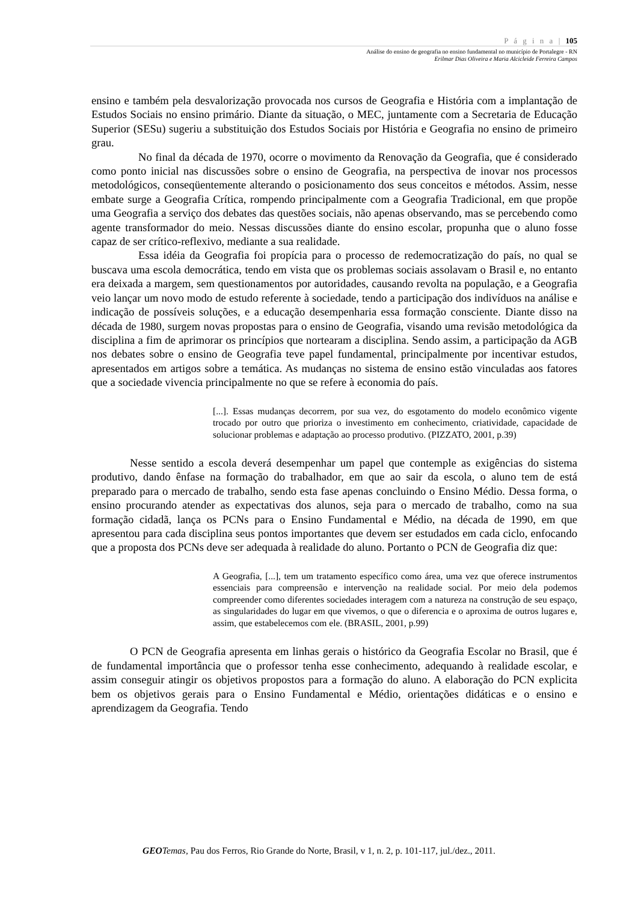P á g i n a | 105
Análise do ensino de geografia no ensino fundamental no município de Portalegre - RN
Erilmar Dias Oliveira e Maria Alcicleide Ferreira Campos
ensino e também pela desvalorização provocada nos cursos de Geografia e História com a implantação de Estudos Sociais no ensino primário. Diante da situação, o MEC, juntamente com a Secretaria de Educação Superior (SESu) sugeriu a substituição dos Estudos Sociais por História e Geografia no ensino de primeiro grau.
No final da década de 1970, ocorre o movimento da Renovação da Geografia, que é considerado como ponto inicial nas discussões sobre o ensino de Geografia, na perspectiva de inovar nos processos metodológicos, conseqüentemente alterando o posicionamento dos seus conceitos e métodos. Assim, nesse embate surge a Geografia Crítica, rompendo principalmente com a Geografia Tradicional, em que propõe uma Geografia a serviço dos debates das questões sociais, não apenas observando, mas se percebendo como agente transformador do meio. Nessas discussões diante do ensino escolar, propunha que o aluno fosse capaz de ser crítico-reflexivo, mediante a sua realidade.
Essa idéia da Geografia foi propícia para o processo de redemocratização do país, no qual se buscava uma escola democrática, tendo em vista que os problemas sociais assolavam o Brasil e, no entanto era deixada a margem, sem questionamentos por autoridades, causando revolta na população, e a Geografia veio lançar um novo modo de estudo referente à sociedade, tendo a participação dos indivíduos na análise e indicação de possíveis soluções, e a educação desempenharia essa formação consciente. Diante disso na década de 1980, surgem novas propostas para o ensino de Geografia, visando uma revisão metodológica da disciplina a fim de aprimorar os princípios que nortearam a disciplina. Sendo assim, a participação da AGB nos debates sobre o ensino de Geografia teve papel fundamental, principalmente por incentivar estudos, apresentados em artigos sobre a temática. As mudanças no sistema de ensino estão vinculadas aos fatores que a sociedade vivencia principalmente no que se refere à economia do país.
[...]. Essas mudanças decorrem, por sua vez, do esgotamento do modelo econômico vigente trocado por outro que prioriza o investimento em conhecimento, criatividade, capacidade de solucionar problemas e adaptação ao processo produtivo. (PIZZATO, 2001, p.39)
Nesse sentido a escola deverá desempenhar um papel que contemple as exigências do sistema produtivo, dando ênfase na formação do trabalhador, em que ao sair da escola, o aluno tem de está preparado para o mercado de trabalho, sendo esta fase apenas concluindo o Ensino Médio. Dessa forma, o ensino procurando atender as expectativas dos alunos, seja para o mercado de trabalho, como na sua formação cidadã, lança os PCNs para o Ensino Fundamental e Médio, na década de 1990, em que apresentou para cada disciplina seus pontos importantes que devem ser estudados em cada ciclo, enfocando que a proposta dos PCNs deve ser adequada à realidade do aluno. Portanto o PCN de Geografia diz que:
A Geografia, [...], tem um tratamento específico como área, uma vez que oferece instrumentos essenciais para compreensão e intervenção na realidade social. Por meio dela podemos compreender como diferentes sociedades interagem com a natureza na construção de seu espaço, as singularidades do lugar em que vivemos, o que o diferencia e o aproxima de outros lugares e, assim, que estabelecemos com ele. (BRASIL, 2001, p.99)
O PCN de Geografia apresenta em linhas gerais o histórico da Geografia Escolar no Brasil, que é de fundamental importância que o professor tenha esse conhecimento, adequando à realidade escolar, e assim conseguir atingir os objetivos propostos para a formação do aluno. A elaboração do PCN explicita bem os objetivos gerais para o Ensino Fundamental e Médio, orientações didáticas e o ensino e aprendizagem da Geografia. Tendo
GEO Temas, Pau dos Ferros, Rio Grande do Norte, Brasil, v 1, n. 2, p. 101-117, jul./dez., 2011.